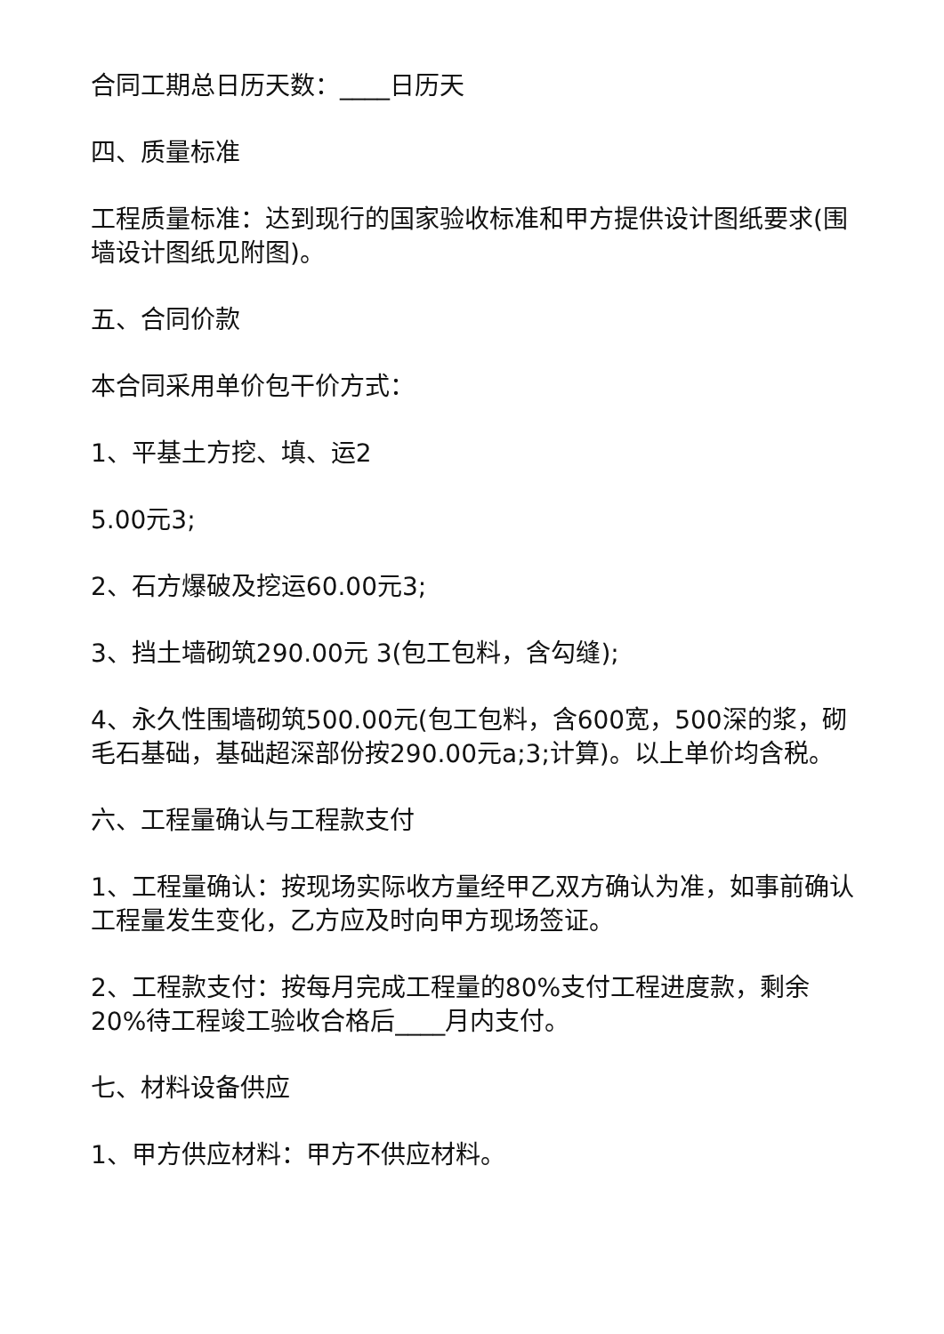合同工期总日历天数：____日历天
四、质量标准
工程质量标准：达到现行的国家验收标准和甲方提供设计图纸要求(围墙设计图纸见附图)。
五、合同价款
本合同采用单价包干价方式：
1、平基土方挖、填、运2
5.00元3;
2、石方爆破及挖运60.00元3;
3、挡土墙砌筑290.00元 3(包工包料，含勾缝);
4、永久性围墙砌筑500.00元(包工包料，含600宽，500深的浆，砌毛石基础，基础超深部份按290.00元a;3;计算)。以上单价均含税。
六、工程量确认与工程款支付
1、工程量确认：按现场实际收方量经甲乙双方确认为准，如事前确认工程量发生变化，乙方应及时向甲方现场签证。
2、工程款支付：按每月完成工程量的80%支付工程进度款，剩余20%待工程竣工验收合格后____月内支付。
七、材料设备供应
1、甲方供应材料：甲方不供应材料。